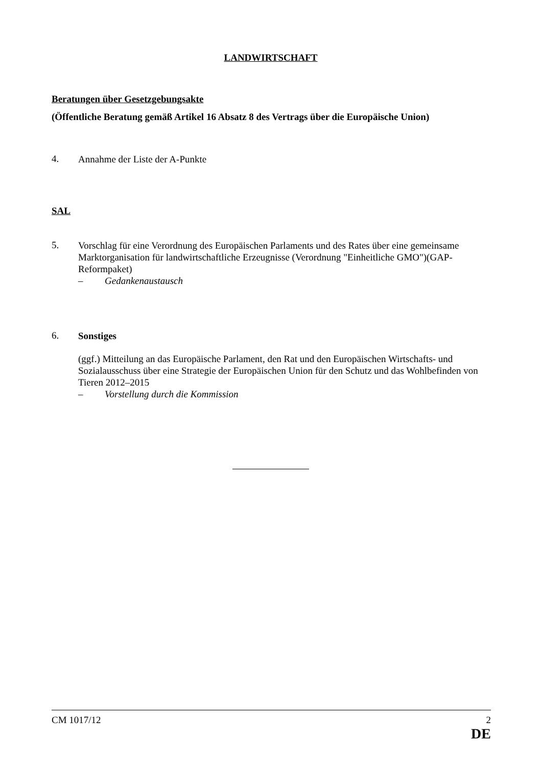LANDWIRTSCHAFT
Beratungen über Gesetzgebungsakte
(Öffentliche Beratung gemäß Artikel 16 Absatz 8 des Vertrags über die Europäische Union)
4.
Annahme der Liste der A-Punkte
SAL
5.
Vorschlag für eine Verordnung des Europäischen Parlaments und des Rates über eine gemeinsame Marktorganisation für landwirtschaftliche Erzeugnisse (Verordnung "Einheitliche GMO")(GAP-Reformpaket)
– Gedankenaustausch
6.
Sonstiges
(ggf.) Mitteilung an das Europäische Parlament, den Rat und den Europäischen Wirtschafts- und Sozialausschuss über eine Strategie der Europäischen Union für den Schutz und das Wohlbefinden von Tieren 2012–2015
– Vorstellung durch die Kommission
CM 1017/12 2
DE